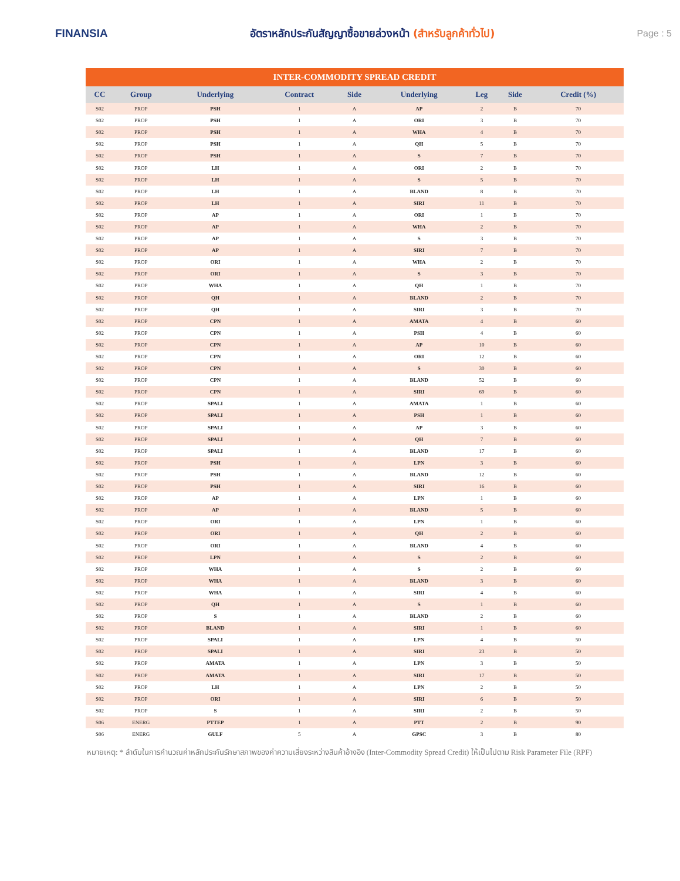FINANSIA
อัตราหลักประกันสัญญาซื้อขายล่วงหน้า (สำหรับลูกค้าทั่วไป)
Page : 5
INTER-COMMODITY SPREAD CREDIT
| CC | Group | Underlying | Contract | Side | Underlying | Leg | Side | Credit (%) |
| --- | --- | --- | --- | --- | --- | --- | --- | --- |
| S02 | PROP | PSH | 1 | A | AP | 2 | B | 70 |
| S02 | PROP | PSH | 1 | A | ORI | 3 | B | 70 |
| S02 | PROP | PSH | 1 | A | WHA | 4 | B | 70 |
| S02 | PROP | PSH | 1 | A | QH | 5 | B | 70 |
| S02 | PROP | PSH | 1 | A | S | 7 | B | 70 |
| S02 | PROP | LH | 1 | A | ORI | 2 | B | 70 |
| S02 | PROP | LH | 1 | A | S | 5 | B | 70 |
| S02 | PROP | LH | 1 | A | BLAND | 8 | B | 70 |
| S02 | PROP | LH | 1 | A | SIRI | 11 | B | 70 |
| S02 | PROP | AP | 1 | A | ORI | 1 | B | 70 |
| S02 | PROP | AP | 1 | A | WHA | 2 | B | 70 |
| S02 | PROP | AP | 1 | A | S | 3 | B | 70 |
| S02 | PROP | AP | 1 | A | SIRI | 7 | B | 70 |
| S02 | PROP | ORI | 1 | A | WHA | 2 | B | 70 |
| S02 | PROP | ORI | 1 | A | S | 3 | B | 70 |
| S02 | PROP | WHA | 1 | A | QH | 1 | B | 70 |
| S02 | PROP | QH | 1 | A | BLAND | 2 | B | 70 |
| S02 | PROP | QH | 1 | A | SIRI | 3 | B | 70 |
| S02 | PROP | CPN | 1 | A | AMATA | 4 | B | 60 |
| S02 | PROP | CPN | 1 | A | PSH | 4 | B | 60 |
| S02 | PROP | CPN | 1 | A | AP | 10 | B | 60 |
| S02 | PROP | CPN | 1 | A | ORI | 12 | B | 60 |
| S02 | PROP | CPN | 1 | A | S | 30 | B | 60 |
| S02 | PROP | CPN | 1 | A | BLAND | 52 | B | 60 |
| S02 | PROP | CPN | 1 | A | SIRI | 69 | B | 60 |
| S02 | PROP | SPALI | 1 | A | AMATA | 1 | B | 60 |
| S02 | PROP | SPALI | 1 | A | PSH | 1 | B | 60 |
| S02 | PROP | SPALI | 1 | A | AP | 3 | B | 60 |
| S02 | PROP | SPALI | 1 | A | QH | 7 | B | 60 |
| S02 | PROP | SPALI | 1 | A | BLAND | 17 | B | 60 |
| S02 | PROP | PSH | 1 | A | LPN | 3 | B | 60 |
| S02 | PROP | PSH | 1 | A | BLAND | 12 | B | 60 |
| S02 | PROP | PSH | 1 | A | SIRI | 16 | B | 60 |
| S02 | PROP | AP | 1 | A | LPN | 1 | B | 60 |
| S02 | PROP | AP | 1 | A | BLAND | 5 | B | 60 |
| S02 | PROP | ORI | 1 | A | LPN | 1 | B | 60 |
| S02 | PROP | ORI | 1 | A | QH | 2 | B | 60 |
| S02 | PROP | ORI | 1 | A | BLAND | 4 | B | 60 |
| S02 | PROP | LPN | 1 | A | S | 2 | B | 60 |
| S02 | PROP | WHA | 1 | A | S | 2 | B | 60 |
| S02 | PROP | WHA | 1 | A | BLAND | 3 | B | 60 |
| S02 | PROP | WHA | 1 | A | SIRI | 4 | B | 60 |
| S02 | PROP | QH | 1 | A | S | 1 | B | 60 |
| S02 | PROP | S | 1 | A | BLAND | 2 | B | 60 |
| S02 | PROP | BLAND | 1 | A | SIRI | 1 | B | 60 |
| S02 | PROP | SPALI | 1 | A | LPN | 4 | B | 50 |
| S02 | PROP | SPALI | 1 | A | SIRI | 23 | B | 50 |
| S02 | PROP | AMATA | 1 | A | LPN | 3 | B | 50 |
| S02 | PROP | AMATA | 1 | A | SIRI | 17 | B | 50 |
| S02 | PROP | LH | 1 | A | LPN | 2 | B | 50 |
| S02 | PROP | ORI | 1 | A | SIRI | 6 | B | 50 |
| S02 | PROP | S | 1 | A | SIRI | 2 | B | 50 |
| S06 | ENERG | PTTEP | 1 | A | PTT | 2 | B | 90 |
| S06 | ENERG | GULF | 5 | A | GPSC | 3 | B | 80 |
หมายเหตุ: * ลำดับในการคำนวณค่าหลักประกันรักษาสภาพของค่าความเสี่ยงระหว่างสินค้าอ้างอิง (Inter-Commodity Spread Credit) ให้เป็นไปตาม Risk Parameter File (RPF)